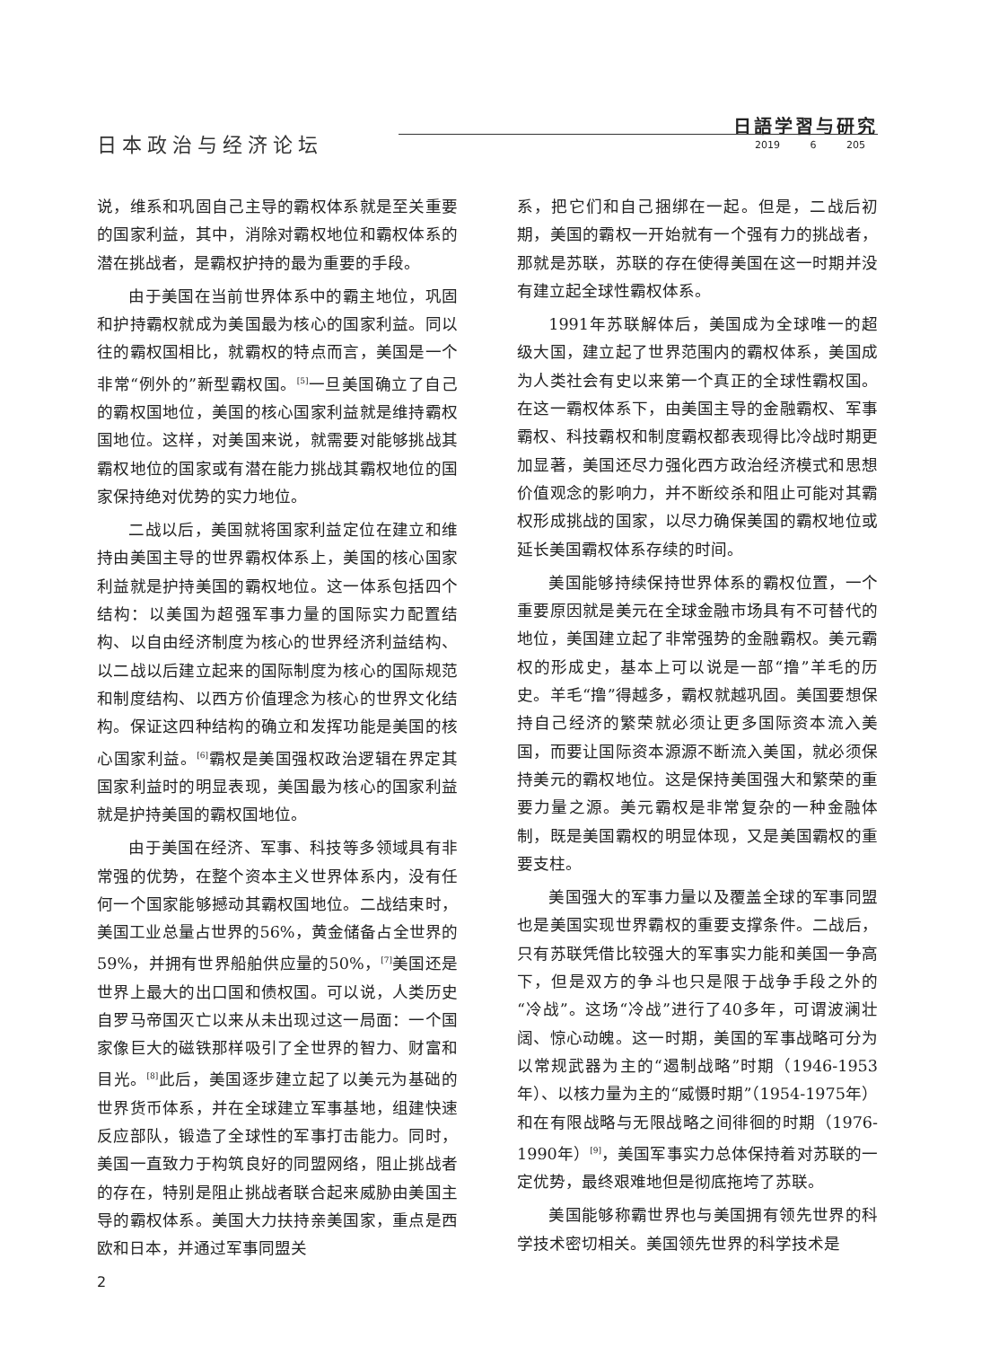日本政治与经济论坛
日語学習与研究
2019 6 205
说，维系和巩固自己主导的霸权体系就是至关重要的国家利益，其中，消除对霸权地位和霸权体系的潜在挑战者，是霸权护持的最为重要的手段。
由于美国在当前世界体系中的霸主地位，巩固和护持霸权就成为美国最为核心的国家利益。同以往的霸权国相比，就霸权的特点而言，美国是一个非常“例外的”新型霸权国。<sup>[5]</sup>一旦美国确立了自己的霸权国地位，美国的核心国家利益就是维持霸权国地位。这样，对美国来说，就需要对能够挑战其霸权地位的国家或有潜在能力挑战其霸权地位的国家保持绝对优势的实力地位。
二战以后，美国就将国家利益定位在建立和维持由美国主导的世界霸权体系上，美国的核心国家利益就是护持美国的霸权地位。这一体系包括四个结构：以美国为超强军事力量的国际实力配置结构、以自由经济制度为核心的世界经济利益结构、以二战以后建立起来的国际制度为核心的国际规范和制度结构、以西方价值理念为核心的世界文化结构。保证这四种结构的确立和发挥功能是美国的核心国家利益。<sup>[6]</sup>霸权是美国强权政治逻辑在界定其国家利益时的明显表现，美国最为核心的国家利益就是护持美国的霸权国地位。
由于美国在经济、军事、科技等多领域具有非常强的优势，在整个资本主义世界体系内，没有任何一个国家能够撼动其霸权国地位。二战结束时，美国工业总量占世界的56%，黄金储备占全世界的59%，并拥有世界船舶供应量的50%，<sup>[7]</sup>美国还是世界上最大的出口国和债权国。可以说，人类历史自罗马帝国灭亡以来从未出现过这一局面：一个国家像巨大的磁铁那样吸引了全世界的智力、财富和目光。<sup>[8]</sup>此后，美国逐步建立起了以美元为基础的世界货币体系，并在全球建立军事基地，组建快速反应部队，锻造了全球性的军事打击能力。同时，美国一直致力于构筑良好的同盟网络，阻止挑战者的存在，特别是阻止挑战者联合起来威胁由美国主导的霸权体系。美国大力扶持亲美国家，重点是西欧和日本，并通过军事同盟关
系，把它们和自己捆绑在一起。但是，二战后初期，美国的霸权一开始就有一个强有力的挑战者，那就是苏联，苏联的存在使得美国在这一时期并没有建立起全球性霸权体系。
1991年苏联解体后，美国成为全球唯一的超级大国，建立起了世界范围内的霸权体系，美国成为人类社会有史以来第一个真正的全球性霸权国。在这一霸权体系下，由美国主导的金融霸权、军事霸权、科技霸权和制度霸权都表现得比冷战时期更加显著，美国还尽力强化西方政治经济模式和思想价值观念的影响力，并不断绞杀和阻止可能对其霸权形成挑战的国家，以尽力确保美国的霸权地位或延长美国霸权体系存续的时间。
美国能够持续保持世界体系的霸权位置，一个重要原因就是美元在全球金融市场具有不可替代的地位，美国建立起了非常强势的金融霸权。美元霸权的形成史，基本上可以说是一部“撸”羊毛的历史。羊毛“撸”得越多，霸权就越巩固。美国要想保持自己经济的繁荣就必须让更多国际资本流入美国，而要让国际资本源源不断流入美国，就必须保持美元的霸权地位。这是保持美国强大和繁荣的重要力量之源。美元霸权是非常复杂的一种金融体制，既是美国霸权的明显体现，又是美国霸权的重要支柱。
美国强大的军事力量以及覆盖全球的军事同盟也是美国实现世界霸权的重要支撑条件。二战后，只有苏联凭借比较强大的军事实力能和美国一争高下，但是双方的争斗也只是限于战争手段之外的“冷战”。这场“冷战”进行了40多年，可谓波澜壮阔、惊心动魄。这一时期，美国的军事战略可分为以常规武器为主的“遏制战略”时期（1946-1953年）、以核力量为主的“威慑时期”（1954-1975年）和在有限战略与无限战略之间徘徊的时期（1976-1990年）<sup>[9]</sup>，美国军事实力总体保持着对苏联的一定优势，最终艰难地但是彻底拖垮了苏联。
美国能够称霸世界也与美国拥有领先世界的科学技术密切相关。美国领先世界的科学技术是
2